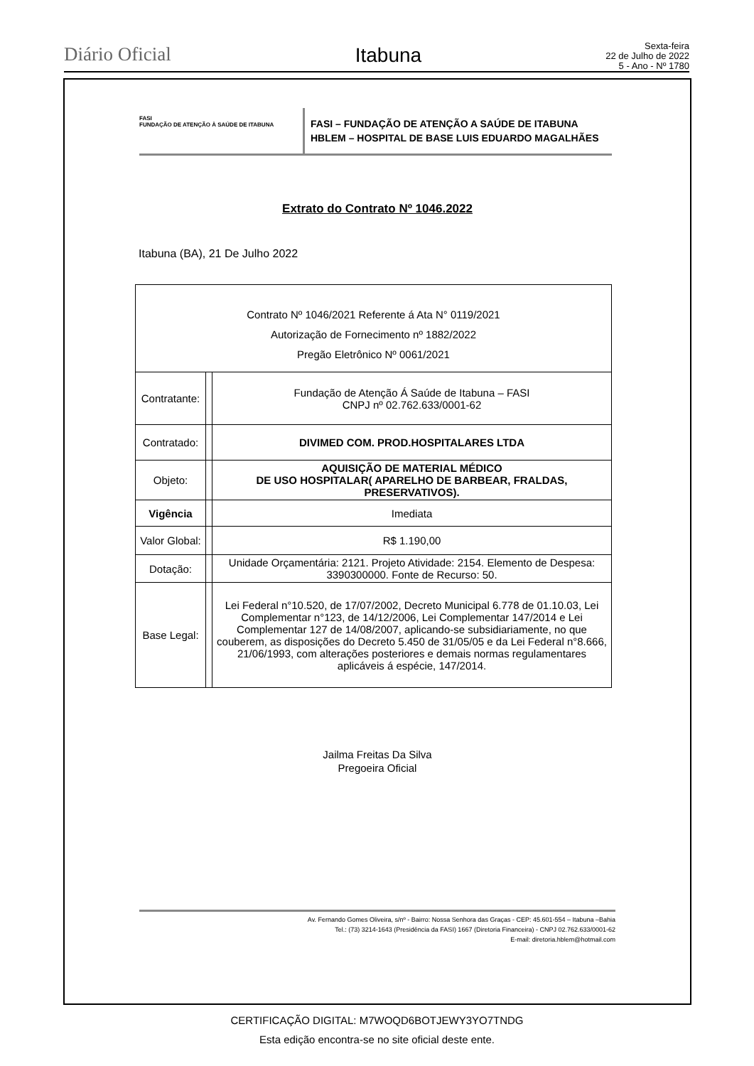Diário Oficial
Itabuna
Sexta-feira
22 de Julho de 2022
5 - Ano - Nº 1780
FASI
FUNDAÇÃO DE ATENÇÃO À SAÚDE DE ITABUNA
FASI – FUNDAÇÃO DE ATENÇÃO A SAÚDE DE ITABUNA
HBLEM – HOSPITAL DE BASE LUIS EDUARDO MAGALHÃES
Extrato do Contrato Nº 1046.2022
Itabuna (BA), 21 De Julho 2022
| Contrato Nº 1046/2021 Referente á Ata N° 0119/2021 Autorização de Fornecimento nº 1882/2022 Pregão Eletrônico Nº 0061/2021 | | |
| Contratante: | | Fundação de Atenção Á Saúde de Itabuna – FASI CNPJ nº 02.762.633/0001-62 |
| Contratado: | | DIVIMED COM. PROD.HOSPITALARES LTDA |
| Objeto: | | AQUISIÇÃO DE MATERIAL MÉDICO DE USO HOSPITALAR( APARELHO DE BARBEAR, FRALDAS, PRESERVATIVOS). |
| Vigência | | Imediata |
| Valor Global: | | R$ 1.190,00 |
| Dotação: | | Unidade Orçamentária: 2121. Projeto Atividade: 2154. Elemento de Despesa: 3390300000. Fonte de Recurso: 50. |
| Base Legal: | | Lei Federal n°10.520, de 17/07/2002, Decreto Municipal 6.778 de 01.10.03, Lei Complementar n°123, de 14/12/2006, Lei Complementar 147/2014 e Lei Complementar 127 de 14/08/2007, aplicando-se subsidiariamente, no que couberem, as disposições do Decreto 5.450 de 31/05/05 e da Lei Federal n°8.666, 21/06/1993, com alterações posteriores e demais normas regulamentares aplicáveis á espécie, 147/2014. |
Jailma Freitas Da Silva
Pregoeira Oficial
Av. Fernando Gomes Oliveira, s/nº - Bairro: Nossa Senhora das Graças - CEP: 45.601-554 – Itabuna –Bahia
Tel.: (73) 3214-1643 (Presidência da FASI) 1667 (Diretoria Financeira) - CNPJ 02.762.633/0001-62
E-mail: diretoria.hblem@hotmail.com
CERTIFICAÇÃO DIGITAL: M7WOQD6BOTJEWY3YO7TNDG
Esta edição encontra-se no site oficial deste ente.